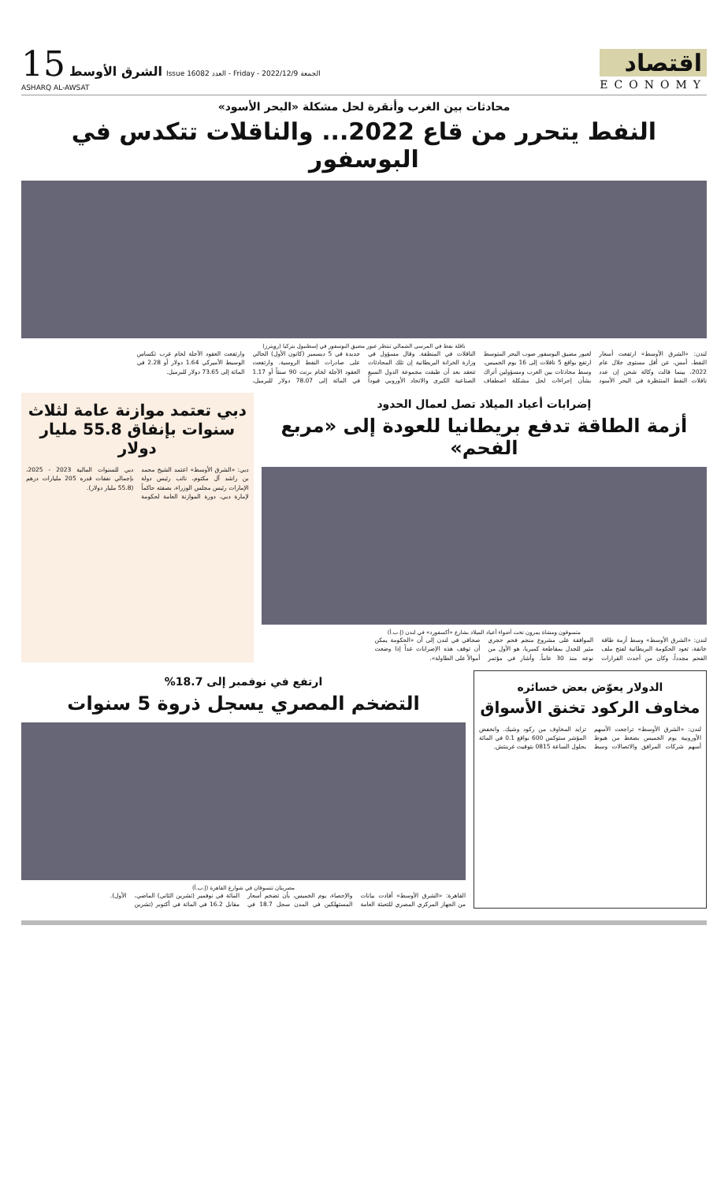15 الشرق الأوسط Issue 16082 العدد - Friday - 2022/12/9 الجمعة
ASHARQ AL-AWSAT
اقتصاد
ECONOMY
محادثات بين الغرب وأنقرة لحل مشكلة «البحر الأسود»
النفط يتحرر من قاع 2022... والناقلات تتكدس في البوسفور
ناقلة نفط في المرسى الشمالي تنتظر عبور مضيق البوسفور في إسطنبول بتركيا (رويترز)
لندن: «الشرق الأوسط» ارتفعت أسعار النفط، أمس، عن أقل مستوى خلال عام 2022، بينما قالت وكالة شحن إن عدد ناقلات النفط المنتظرة في البحر الأسود لعبور مضيق البوسفور صوب البحر المتوسط ارتفع بواقع 5 ناقلات إلى 16 يوم الخميس، وسط محادثات بين الغرب ومسؤولين أتراك بشأن إجراءات لحل مشكلة اصطفاف الناقلات في المنطقة. وقال مسؤول في وزارة الخزانة البريطانية إن تلك المحادثات تنعقد بعد أن طبقت مجموعة الدول السبع الصناعية الكبرى والاتحاد الأوروبي قيوداً جديدة في 5 ديسمبر (كانون الأول) الحالي على صادرات النفط الروسية. وارتفعت العقود الآجلة لخام برنت 90 سنتاً أو 1.17 في المائة إلى 78.07 دولار للبرميل، وارتفعت العقود الآجلة لخام غرب تكساس الوسيط الأميركي 1.64 دولار أو 2.28 في المائة إلى 73.65 دولار للبرميل.
إضرابات أعياد الميلاد تصل لعمال الحدود
أزمة الطاقة تدفع بريطانيا للعودة إلى «مربع الفحم»
متسوقون ومشاة يمرون تحت أضواء أعياد الميلاد بشارع «أكسفورد» في لندن (إ.ب.أ)
لندن: «الشرق الأوسط» وسط أزمة طاقة خانقة، تعود الحكومة البريطانية لفتح ملف الفحم مجدداً، وكان من أحدث القرارات الموافقة على مشروع منجم فحم حجري مثير للجدل بمقاطعة كمبريا، هو الأول من نوعه منذ 30 عاماً. وأشار في مؤتمر صحافي في لندن إلى أن «الحكومة يمكن أن توقف هذه الإضرابات غداً إذا وضعت أموالاً على الطاولة».
دبي تعتمد موازنة عامة لثلاث سنوات بإنفاق 55.8 مليار دولار
دبي: «الشرق الأوسط» اعتمد الشيخ محمد بن راشد آل مكتوم، نائب رئيس دولة الإمارات رئيس مجلس الوزراء، بصفته حاكماً لإمارة دبي، دورة الموازنة العامة لحكومة دبي للسنوات المالية 2023 - 2025، بإجمالي نفقات قدره 205 مليارات درهم (55.8 مليار دولار).
الدولار يعوّض بعض خسائره
مخاوف الركود تخنق الأسواق
لندن: «الشرق الأوسط» تراجعت الأسهم الأوروبية يوم الخميس بضغط من هبوط أسهم شركات المرافق والاتصالات وسط تزايد المخاوف من ركود وشيك. وانخفض المؤشر ستوكس 600 بواقع 0.1 في المائة بحلول الساعة 0815 بتوقيت غرينتش.
ارتفع في نوفمبر إلى 18.7%
التضخم المصري يسجل ذروة 5 سنوات
مصريتان تتسوقان في شوارع القاهرة (إ.ب.أ)
القاهرة: «الشرق الأوسط» أفادت بيانات من الجهاز المركزي المصري للتعبئة العامة والإحصاء، يوم الخميس، بأن تضخم أسعار المستهلكين في المدن سجل 18.7 في المائة في نوفمبر (تشرين الثاني) الماضي، مقابل 16.2 في المائة في أكتوبر (تشرين الأول).